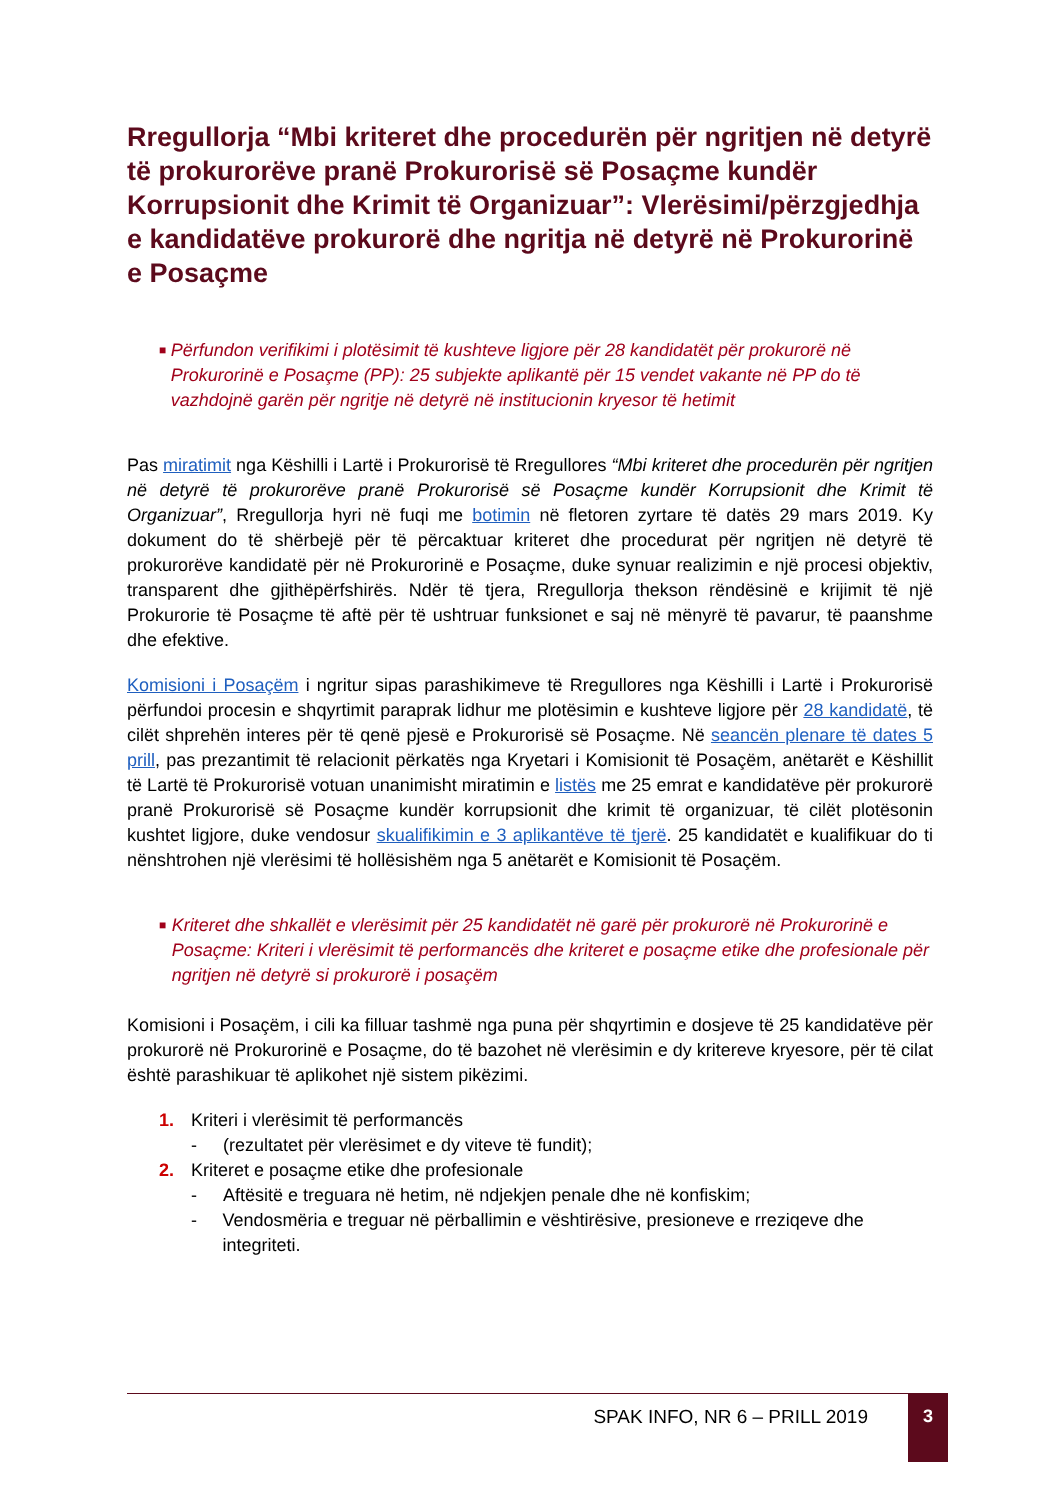Rregullorja “Mbi kriteret dhe procedurën për ngritjen në detyrë të prokurorëve pranë Prokurorisë së Posaçme kundër Korrupsionit dhe Krimit të Organizuar”: Vlerësimi/përzgjedhja e kandidatëve prokurorë dhe ngritja në detyrë në Prokurorinë e Posaçme
■ Përfundon verifikimi i plotësimit të kushteve ligjore për 28 kandidatët për prokurorë në Prokurorinë e Posaçme (PP): 25 subjekte aplikantë për 15 vendet vakante në PP do të vazhdojnë garën për ngritje në detyrë në institucionin kryesor të hetimit
Pas miratimit nga Këshilli i Lartë i Prokurorisë të Rregullores “Mbi kriteret dhe procedurën për ngritjen në detyrë të prokurorëve pranë Prokurorisë së Posaçme kundër Korrupsionit dhe Krimit të Organizuar”, Rregullorja hyri në fuqi me botimin në fletoren zyrtare të datës 29 mars 2019. Ky dokument do të shërbejë për të përcaktuar kriteret dhe procedurat për ngritjen në detyrë të prokurorëve kandidatë për në Prokurorinë e Posaçme, duke synuar realizimin e një procesi objektiv, transparent dhe gjithëpërfshirës. Ndër të tjera, Rregullorja thekson rëndësinë e krijimit të një Prokurorie të Posaçme të aftë për të ushtruar funksionet e saj në mënyrë të pavarur, të paanshme dhe efektive.
Komisioni i Posaçëm i ngritur sipas parashikimeve të Rregullores nga Këshilli i Lartë i Prokurorisë përfundoi procesin e shqyrtimit paraprak lidhur me plotësimin e kushteve ligjore për 28 kandidatë, të cilët shprehën interes për të qenë pjesë e Prokurorisë së Posaçme. Në seancën plenare të dates 5 prill, pas prezantimit të relacionit përkatës nga Kryetari i Komisionit të Posaçëm, anëtarët e Këshillit të Lartë të Prokurorisë votuan unanimisht miratimin e listës me 25 emrat e kandidatëve për prokurorë pranë Prokurorisë së Posaçme kundër korrupsionit dhe krimit të organizuar, të cilët plotësonin kushtet ligjore, duke vendosur skualifikimin e 3 aplikantëve të tjerë. 25 kandidatët e kualifikuar do ti nënshtrohen një vlerësimi të hollësishëm nga 5 anëtarët e Komisionit të Posaçëm.
■ Kriteret dhe shkallët e vlerësimit për 25 kandidatët në garë për prokurorë në Prokurorinë e Posaçme: Kriteri i vlerësimit të performancës dhe kriteret e posaçme etike dhe profesionale për ngritjen në detyrë si prokurorë i posaçëm
Komisioni i Posaçëm, i cili ka filluar tashmë nga puna për shqyrtimin e dosjeve të 25 kandidatëve për prokurorë në Prokurorinë e Posaçme, do të bazohet në vlerësimin e dy kritereve kryesore, për të cilat është parashikuar të aplikohet një sistem pikëzimi.
1. Kriteri i vlerësimit të performancës
- (rezultatet për vlerësimet e dy viteve të fundit);
2. Kriteret e posaçme etike dhe profesionale
- Aftësitë e treguara në hetim, në ndjekjen penale dhe në konfiskim;
- Vendosmëria e treguar në përballimin e vështirësive, presioneve e rreziqeve dhe integriteti.
SPAK INFO, NR 6 – PRILL 2019
3